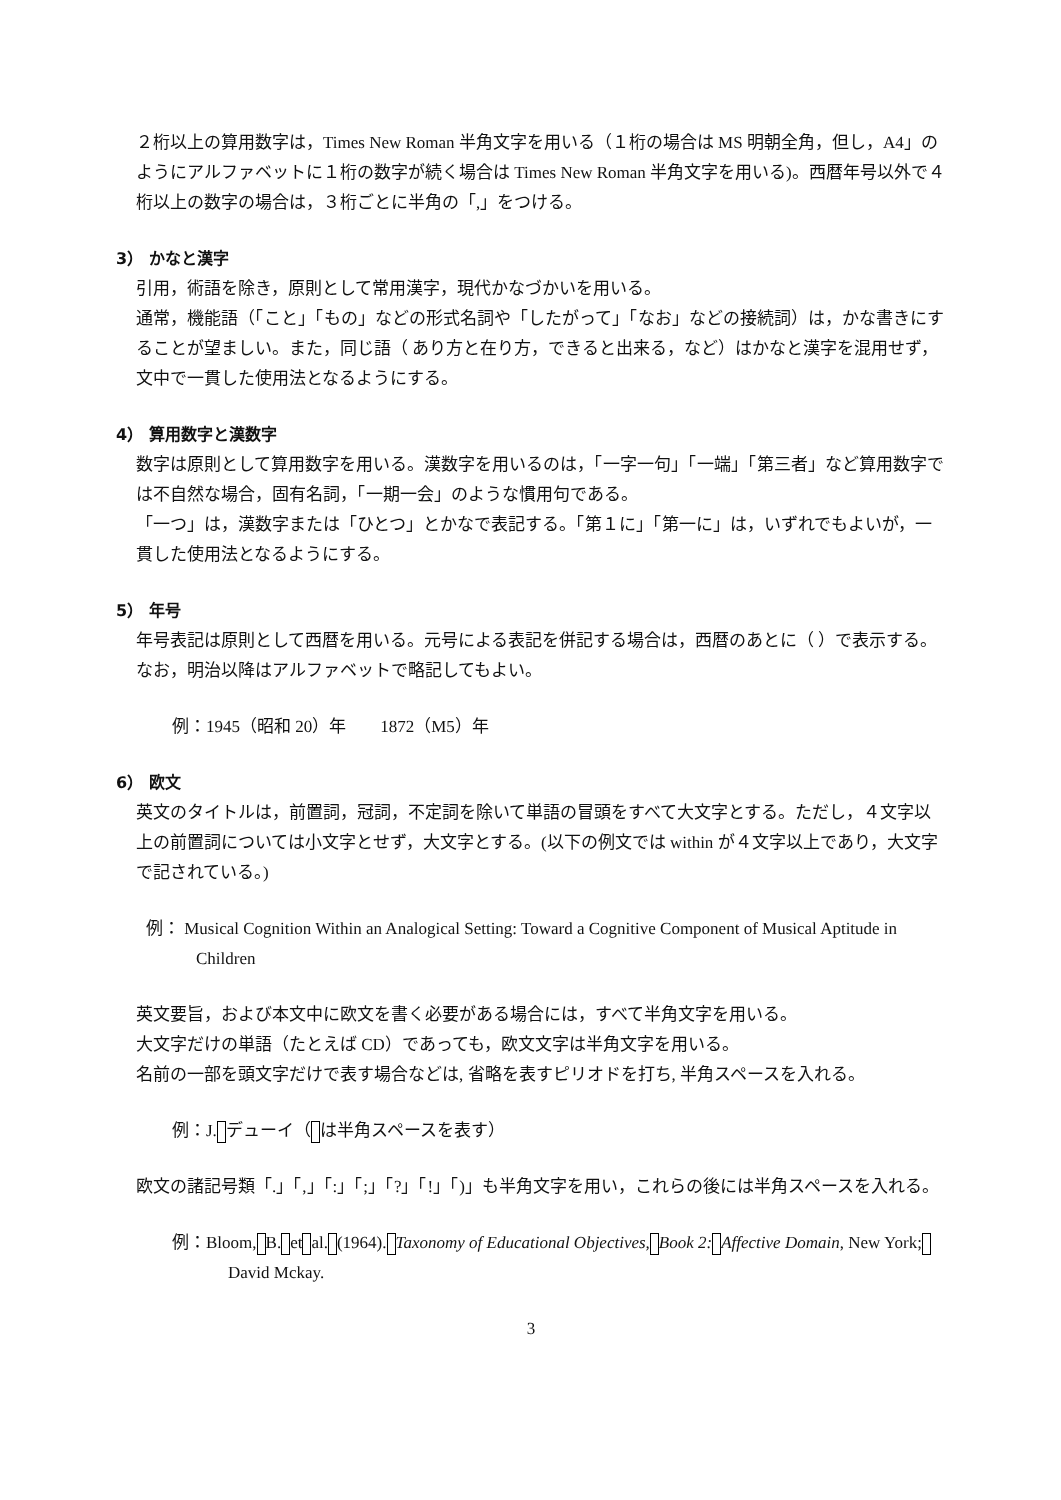２桁以上の算用数字は，Times New Roman 半角文字を用いる（１桁の場合は MS 明朝全角，但し，A4」のようにアルファベットに１桁の数字が続く場合は Times New Roman 半角文字を用いる)。西暦年号以外で４桁以上の数字の場合は，３桁ごとに半角の「,」をつける。
3） かなと漢字
引用，術語を除き，原則として常用漢字，現代かなづかいを用いる。
通常，機能語（「こと」「もの」などの形式名詞や「したがって」「なお」などの接続詞）は，かな書きにすることが望ましい。また，同じ語（ あり方と在り方，できると出来る，など）はかなと漢字を混用せず，文中で一貫した使用法となるようにする。
4） 算用数字と漢数字
数字は原則として算用数字を用いる。漢数字を用いるのは，「一字一句」「一端」「第三者」など算用数字では不自然な場合，固有名詞，「一期一会」のような慣用句である。
「一つ」は，漢数字または「ひとつ」とかなで表記する。「第１に」「第一に」は，いずれでもよいが，一貫した使用法となるようにする。
5） 年号
年号表記は原則として西暦を用いる。元号による表記を併記する場合は，西暦のあとに（ ）で表示する。なお，明治以降はアルファベットで略記してもよい。
例：1945（昭和 20）年　　1872（M5）年
6） 欧文
英文のタイトルは，前置詞，冠詞，不定詞を除いて単語の冒頭をすべて大文字とする。ただし，４文字以上の前置詞については小文字とせず，大文字とする。(以下の例文では within が４文字以上であり，大文字で記されている。)
例： Musical Cognition Within an Analogical Setting: Toward a Cognitive Component of Musical Aptitude in Children
英文要旨，および本文中に欧文を書く必要がある場合には，すべて半角文字を用いる。
大文字だけの単語（たとえば CD）であっても，欧文文字は半角文字を用いる。
名前の一部を頭文字だけで表す場合などは, 省略を表すピリオドを打ち, 半角スペースを入れる。
例：J. デューイ（ は半角スペースを表す）
欧文の諸記号類「.」「,」「:」「;」「?」「!」「)」も半角文字を用い，これらの後には半角スペースを入れる。
例：Bloom, B. et al. (1964). Taxonomy of Educational Objectives, Book 2: Affective Domain, New York; David Mckay.
3